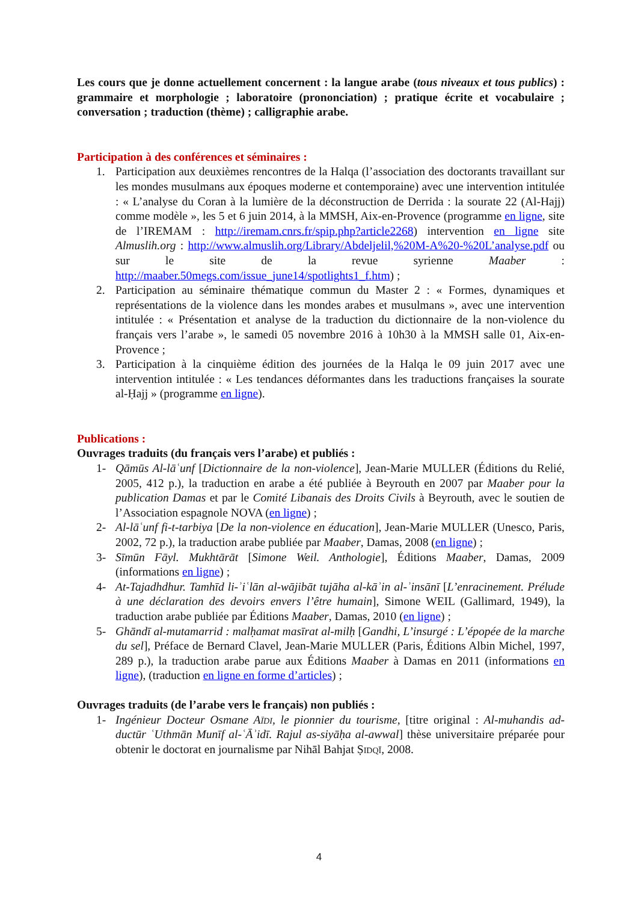Les cours que je donne actuellement concernent : la langue arabe (tous niveaux et tous publics) : grammaire et morphologie ; laboratoire (prononciation) ; pratique écrite et vocabulaire ; conversation ; traduction (thème) ; calligraphie arabe.
Participation à des conférences et séminaires :
1. Participation aux deuxièmes rencontres de la Halqa (l’association des doctorants travaillant sur les mondes musulmans aux époques moderne et contemporaine) avec une intervention intitulée : « L’analyse du Coran à la lumière de la déconstruction de Derrida : la sourate 22 (Al-Hajj) comme modèle », les 5 et 6 juin 2014, à la MMSH, Aix-en-Provence (programme en ligne, site de l’IREMAM : http://iremam.cnrs.fr/spip.php?article2268) intervention en ligne site Almuslih.org : http://www.almuslih.org/Library/Abdeljelil,%20M-A%20-%20L’analyse.pdf ou sur le site de la revue syrienne Maaber : http://maaber.50megs.com/issue_june14/spotlights1_f.htm) ;
2. Participation au séminaire thématique commun du Master 2 : « Formes, dynamiques et représentations de la violence dans les mondes arabes et musulmans », avec une intervention intitulée : « Présentation et analyse de la traduction du dictionnaire de la non-violence du français vers l’arabe », le samedi 05 novembre 2016 à 10h30 à la MMSH salle 01, Aix-en-Provence ;
3. Participation à la cinquième édition des journées de la Halqa le 09 juin 2017 avec une intervention intitulée : « Les tendances déformantes dans les traductions françaises la sourate al-Ḥajj » (programme en ligne).
Publications :
Ouvrages traduits (du français vers l’arabe) et publiés :
1- Qāmūs Al-lāʿunf [Dictionnaire de la non-violence], Jean-Marie MULLER (Éditions du Relié, 2005, 412 p.), la traduction en arabe a été publiée à Beyrouth en 2007 par Maaber pour la publication Damas et par le Comité Libanais des Droits Civils à Beyrouth, avec le soutien de l’Association espagnole NOVA (en ligne) ;
2- Al-lāʿunf fi-t-tarbiya [De la non-violence en éducation], Jean-Marie MULLER (Unesco, Paris, 2002, 72 p.), la traduction arabe publiée par Maaber, Damas, 2008 (en ligne) ;
3- Sīmūn Fāyl. Mukhtārāt [Simone Weil. Anthologie], Éditions Maaber, Damas, 2009 (informations en ligne) ;
4- At-Tajadhdhur. Tamhīd li-ʾiʿlān al-wājibāt tujāha al-kāʾin al-ʾinsānī [L’enracinement. Prélude à une déclaration des devoirs envers l’être humain], Simone WEIL (Gallimard, 1949), la traduction arabe publiée par Éditions Maaber, Damas, 2010 (en ligne) ;
5- Ghāndī al-mutamarrid : malḥamat masīrat al-milḥ [Gandhi, L’insurgé : L’épopée de la marche du sel], Préface de Bernard Clavel, Jean-Marie MULLER (Paris, Éditions Albin Michel, 1997, 289 p.), la traduction arabe parue aux Éditions Maaber à Damas en 2011 (informations en ligne), (traduction en ligne en forme d’articles) ;
Ouvrages traduits (de l’arabe vers le français) non publiés :
1- Ingénieur Docteur Osmane Aïdi, le pionnier du tourisme, [titre original : Al-muhandis ad-ductūr ʿUthmān Munīf al-ʿĀʾidī. Rajul as-siyāḥa al-awwal] thèse universitaire préparée pour obtenir le doctorat en journalisme par Nihāl Bahjat Ṣidqī, 2008.
4